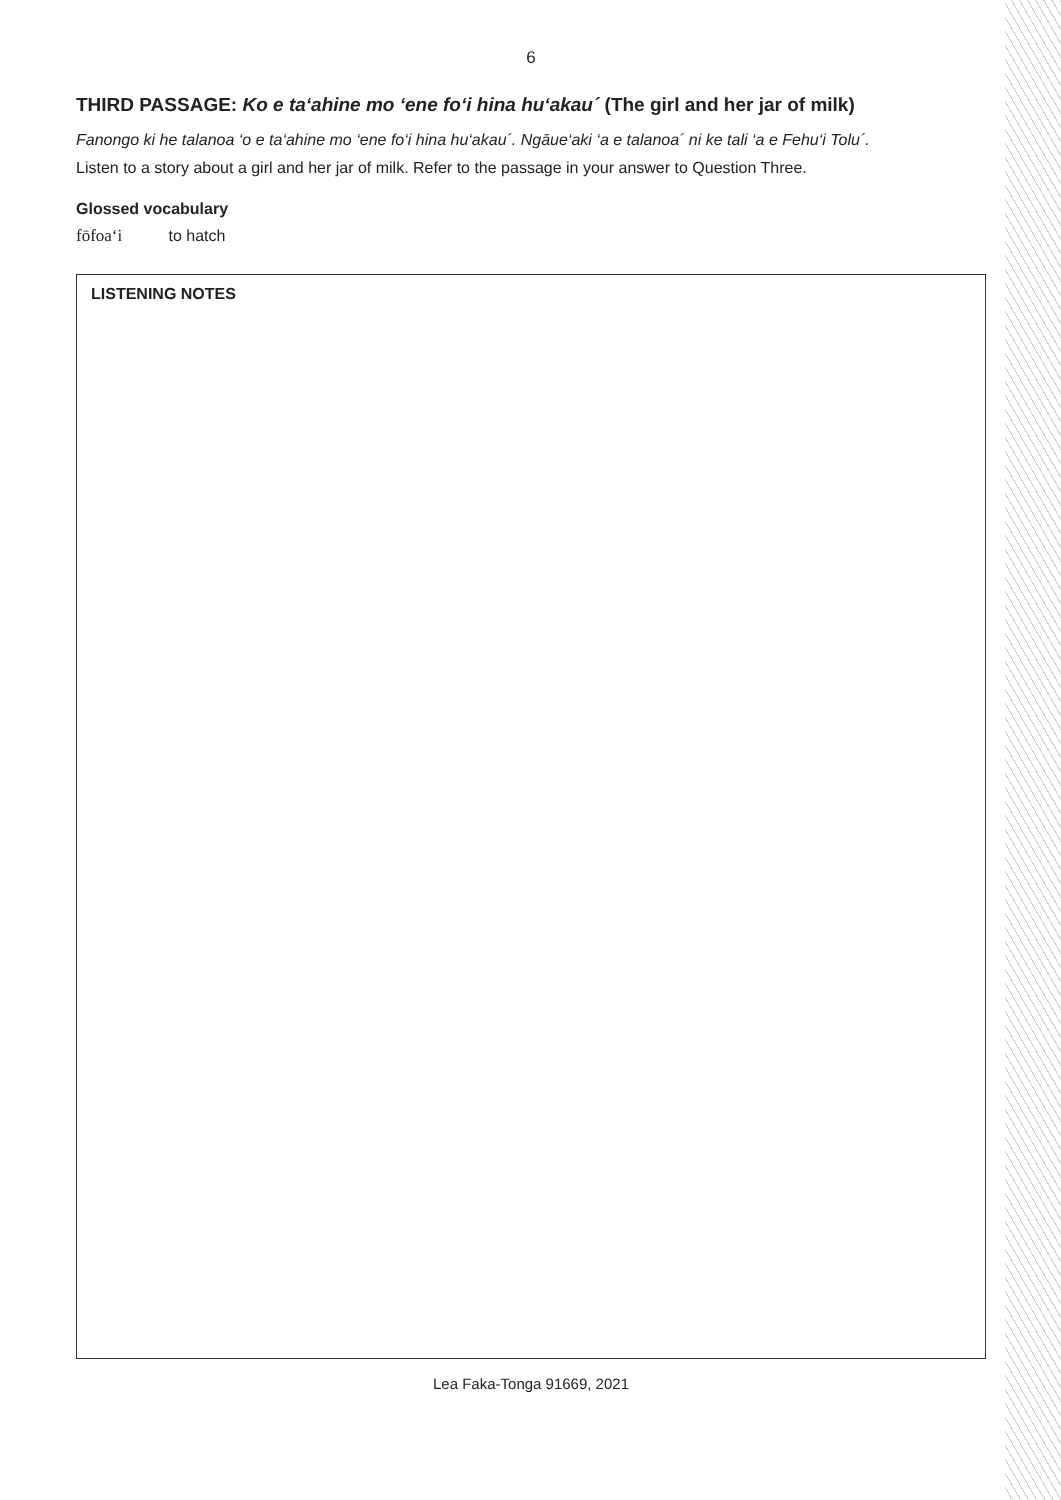6
THIRD PASSAGE: Ko e ta‘ahine mo ‘ene fo‘i hina hu‘akau´ (The girl and her jar of milk)
Fanongo ki he talanoa ‘o e ta‘ahine mo ‘ene fo‘i hina hu‘akau´. Ngāue‘aki ‘a e talanoa´ ni ke tali ‘a e Fehu‘i Tolu´.
Listen to a story about a girl and her jar of milk. Refer to the passage in your answer to Question Three.
Glossed vocabulary
fōfoa‘i to hatch
LISTENING NOTES
Lea Faka-Tonga 91669, 2021